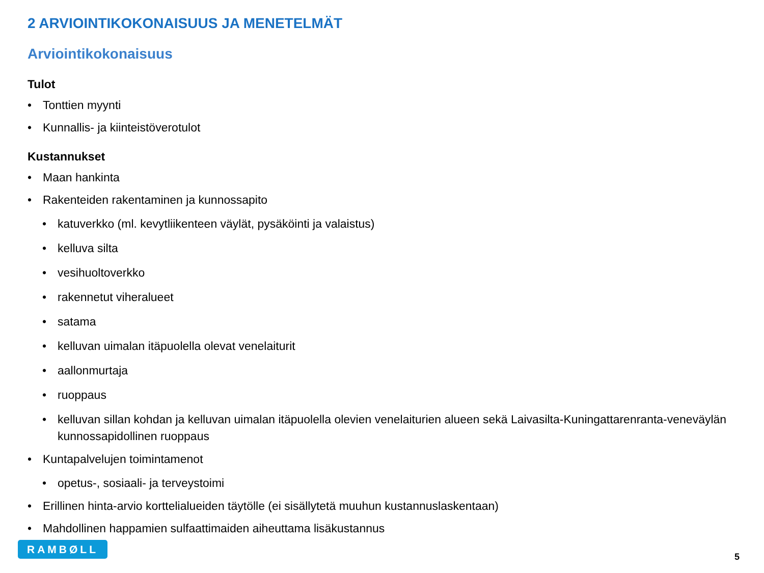2 ARVIOINTIKOKONAISUUS JA MENETELMÄT
Arviointikokonaisuus
Tulot
• Tonttien myynti
• Kunnallis- ja kiinteistöverotulot
Kustannukset
• Maan hankinta
• Rakenteiden rakentaminen ja kunnossapito
• katuverkko (ml. kevytliikenteen väylät, pysäköinti ja valaistus)
• kelluva silta
• vesihuoltoverkko
• rakennetut viheralueet
• satama
• kelluvan uimalan itäpuolella olevat venelaiturit
• aallonmurtaja
• ruoppaus
• kelluvan sillan kohdan ja kelluvan uimalan itäpuolella olevien venelaiturien alueen sekä Laivasilta-Kuningattarenranta-veneväylän kunnossapidollinen ruoppaus
• Kuntapalvelujen toimintamenot
• opetus-, sosiaali- ja terveystoimi
• Erillinen hinta-arvio korttelialueiden täytölle (ei sisällytetä muuhun kustannuslaskentaan)
• Mahdollinen happamien sulfaattimaiden aiheuttama lisäkustannus
RAMBØLL
5